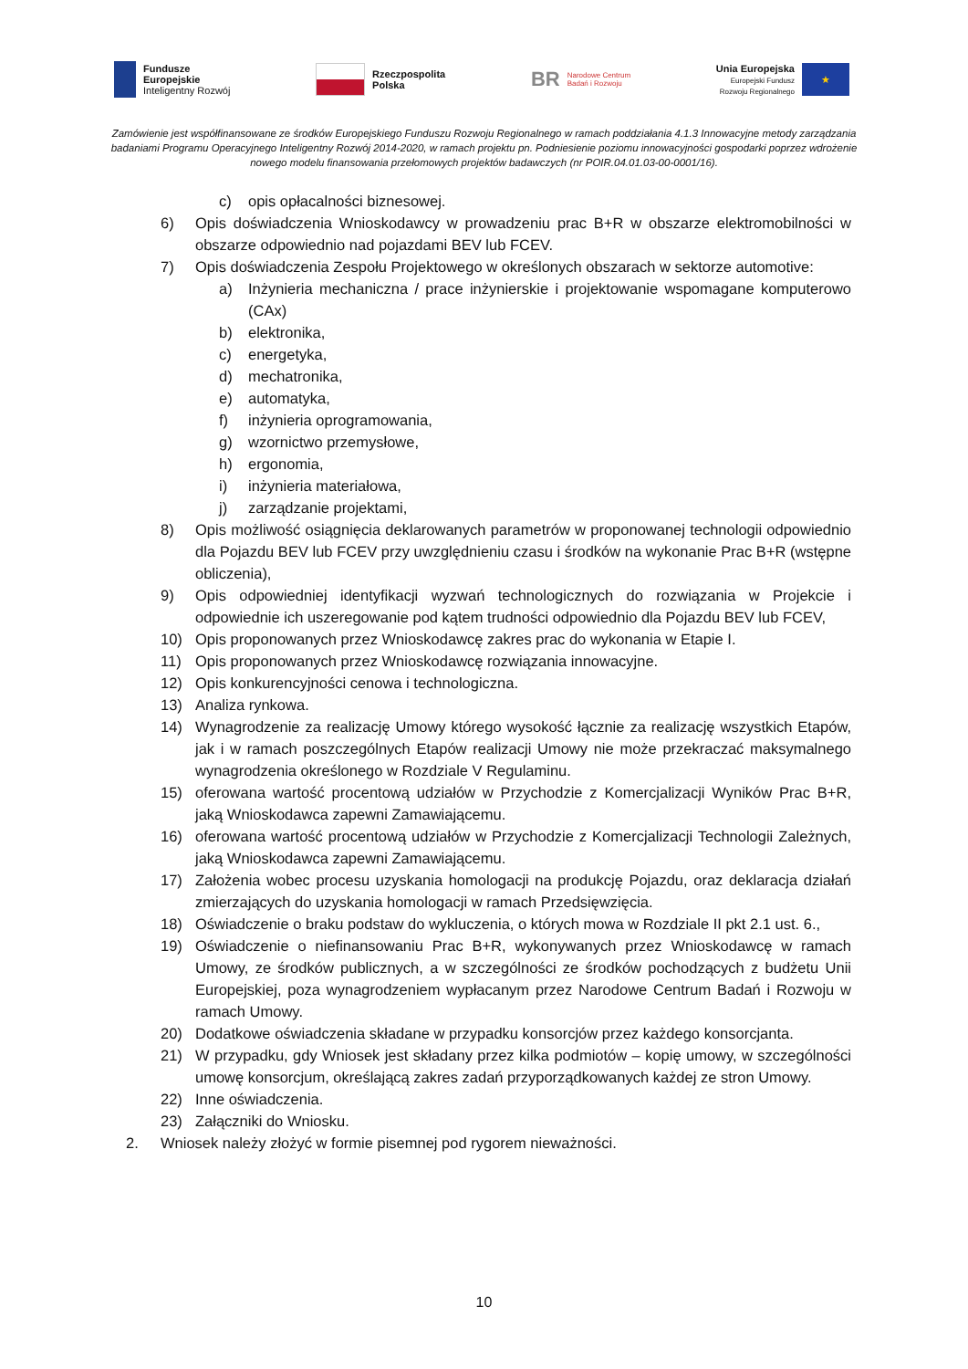Fundusze
Europejskie
Inteligentny Rozwój
Rzeczpospolita
Polska
BR Narodowe Centrum
Badań i Rozwoju
Unia Europejska
Europejski Fundusz
Rozwoju Regionalnego
★
Zamówienie jest współfinansowane ze środków Europejskiego Funduszu Rozwoju Regionalnego w ramach poddziałania 4.1.3 Innowacyjne metody zarządzania badaniami Programu Operacyjnego Inteligentny Rozwój 2014-2020, w ramach projektu pn. Podniesienie poziomu innowacyjności gospodarki poprzez wdrożenie nowego modelu finansowania przełomowych projektów badawczych (nr POIR.04.01.03-00-0001/16).
c) opis opłacalności biznesowej.
6) Opis doświadczenia Wnioskodawcy w prowadzeniu prac B+R w obszarze elektromobilności w obszarze odpowiednio nad pojazdami BEV lub FCEV.
7) Opis doświadczenia Zespołu Projektowego w określonych obszarach w sektorze automotive:
a) Inżynieria mechaniczna / prace inżynierskie i projektowanie wspomagane komputerowo (CAx)
b) elektronika,
c) energetyka,
d) mechatronika,
e) automatyka,
f) inżynieria oprogramowania,
g) wzornictwo przemysłowe,
h) ergonomia,
i) inżynieria materiałowa,
j) zarządzanie projektami,
8) Opis możliwość osiągnięcia deklarowanych parametrów w proponowanej technologii odpowiednio dla Pojazdu BEV lub FCEV przy uwzględnieniu czasu i środków na wykonanie Prac B+R (wstępne obliczenia),
9) Opis odpowiedniej identyfikacji wyzwań technologicznych do rozwiązania w Projekcie i odpowiednie ich uszeregowanie pod kątem trudności odpowiednio dla Pojazdu BEV lub FCEV,
10) Opis proponowanych przez Wnioskodawcę zakres prac do wykonania w Etapie I.
11) Opis proponowanych przez Wnioskodawcę rozwiązania innowacyjne.
12) Opis konkurencyjności cenowa i technologiczna.
13) Analiza rynkowa.
14) Wynagrodzenie za realizację Umowy którego wysokość łącznie za realizację wszystkich Etapów, jak i w ramach poszczególnych Etapów realizacji Umowy nie może przekraczać maksymalnego wynagrodzenia określonego w Rozdziale V Regulaminu.
15) oferowana wartość procentową udziałów w Przychodzie z Komercjalizacji Wyników Prac B+R, jaką Wnioskodawca zapewni Zamawiającemu.
16) oferowana wartość procentową udziałów w Przychodzie z Komercjalizacji Technologii Zależnych, jaką Wnioskodawca zapewni Zamawiającemu.
17) Założenia wobec procesu uzyskania homologacji na produkcję Pojazdu, oraz deklaracja działań zmierzających do uzyskania homologacji w ramach Przedsięwzięcia.
18) Oświadczenie o braku podstaw do wykluczenia, o których mowa w Rozdziale II pkt 2.1 ust. 6.,
19) Oświadczenie o niefinansowaniu Prac B+R, wykonywanych przez Wnioskodawcę w ramach Umowy, ze środków publicznych, a w szczególności ze środków pochodzących z budżetu Unii Europejskiej, poza wynagrodzeniem wypłacanym przez Narodowe Centrum Badań i Rozwoju w ramach Umowy.
20) Dodatkowe oświadczenia składane w przypadku konsorcjów przez każdego konsorcjanta.
21) W przypadku, gdy Wniosek jest składany przez kilka podmiotów – kopię umowy, w szczególności umowę konsorcjum, określającą zakres zadań przyporządkowanych każdej ze stron Umowy.
22) Inne oświadczenia.
23) Załączniki do Wniosku.
2. Wniosek należy złożyć w formie pisemnej pod rygorem nieważności.
10